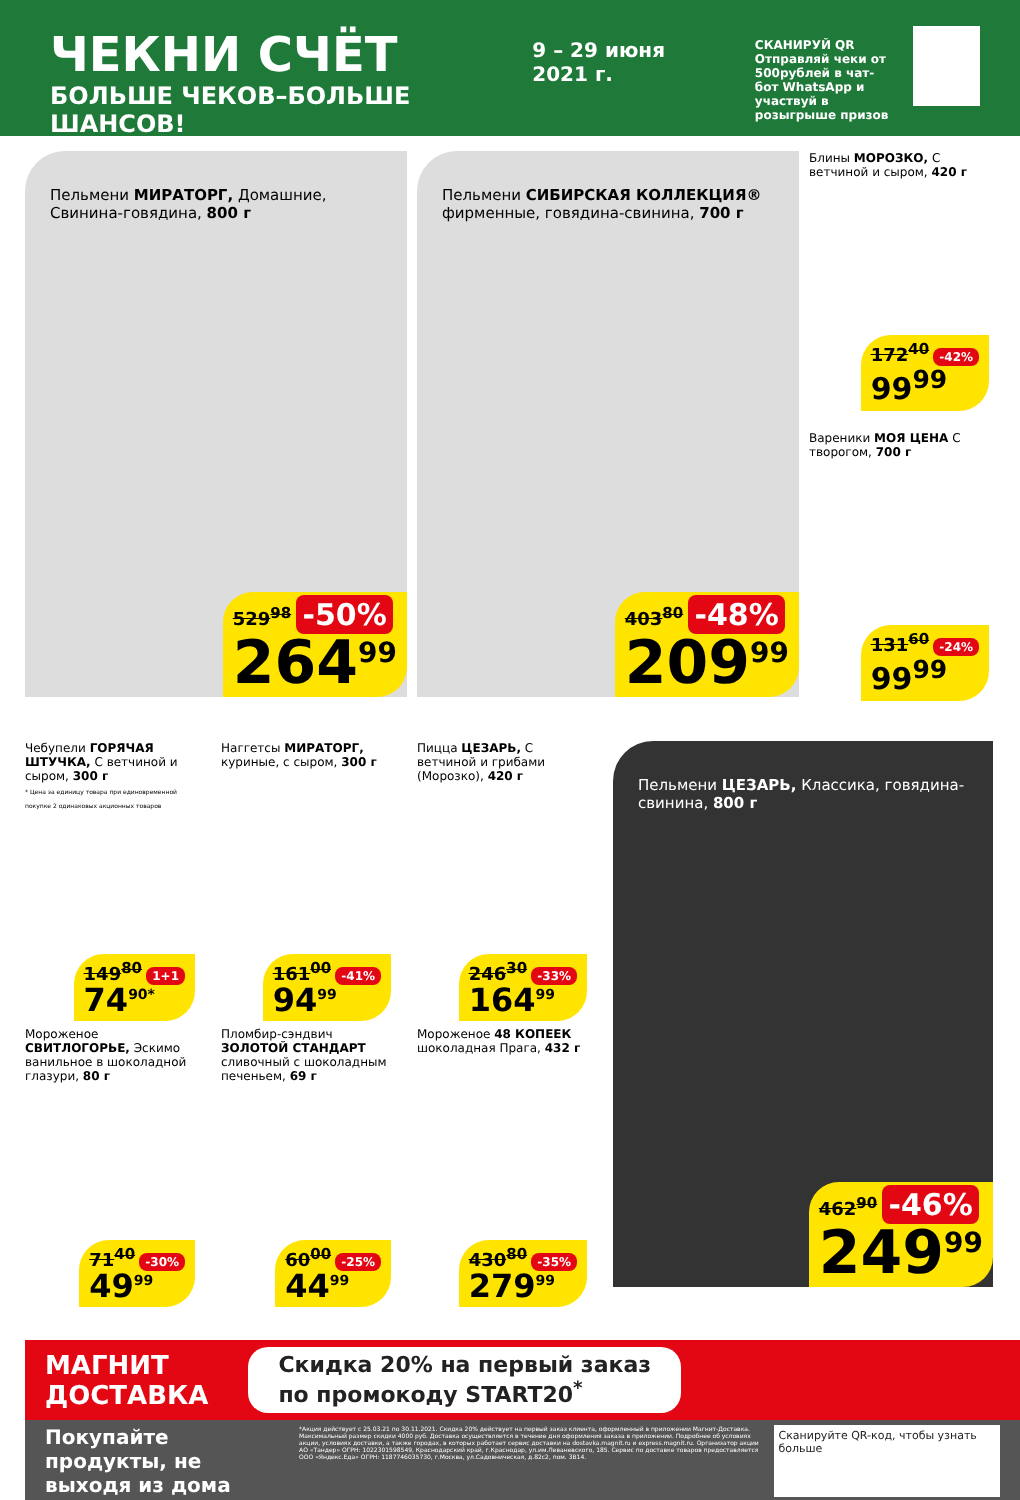ЧЕКНИ СЧЁТ
БОЛЬШЕ ЧЕКОВ–БОЛЬШЕ ШАНСОВ!
9 – 29 июня 2021 г.
СКАНИРУЙ QR
Отправляй чеки от 500рублей в чат-бот WhatsApp и участвуй в розыгрыше призов
Пельмени МИРАТОРГ, Домашние, Свинина-говядина, 800 г
529<sup>98</sup> -50%
264<sup>99</sup>
Пельмени СИБИРСКАЯ КОЛЛЕКЦИЯ® фирменные, говядина-свинина, 700 г
403<sup>80</sup> -48%
209<sup>99</sup>
Блины МОРОЗКО, С ветчиной и сыром, 420 г
172<sup>40</sup> -42%
99<sup>99</sup>
Вареники МОЯ ЦЕНА С творогом, 700 г
131<sup>60</sup> -24%
99<sup>99</sup>
Чебупели ГОРЯЧАЯ ШТУЧКА, С ветчиной и сыром, 300 г
* Цена за единицу товара при единовременной покупке 2 одинаковых акционных товаров
149<sup>80</sup> 1+1
74<sup>90*</sup>
Наггетсы МИРАТОРГ, куриные, с сыром, 300 г
161<sup>00</sup> -41%
94<sup>99</sup>
Пицца ЦЕЗАРЬ, С ветчиной и грибами (Морозко), 420 г
246<sup>30</sup> -33%
164<sup>99</sup>
Пельмени ЦЕЗАРЬ, Классика, говядина-свинина, 800 г
462<sup>90</sup> -46%
249<sup>99</sup>
Мороженое СВИТЛОГОРЬЕ, Эскимо ванильное в шоколадной глазури, 80 г
71<sup>40</sup> -30%
49<sup>99</sup>
Пломбир-сэндвич ЗОЛОТОЙ СТАНДАРТ сливочный с шоколадным печеньем, 69 г
60<sup>00</sup> -25%
44<sup>99</sup>
Мороженое 48 КОПЕЕК шоколадная Прага, 432 г
430<sup>80</sup> -35%
279<sup>99</sup>
МАГНИТ
ДОСТАВКА
Скидка 20% на первый заказ
по промокоду START20<sup>*</sup>
Покупайте продукты, не выходя из дома
*Акция действует с 25.03.21 по 30.11.2021. Скидка 20% действует на первый заказ клиента, оформленный в приложении Магнит-Доставка. Максимальный размер скидки 4000 руб. Доставка осуществляется в течение дня оформления заказа в приложении. Подробнее об условиях акции, условиях доставки, а также городах, в которых работает сервис доставки на dostavka.magnit.ru и express.magnit.ru. Организатор акции АО «Тандер» ОГРН: 1022301598549, Краснодарский край, г.Краснодар, ул.им.Леваневского, 185. Сервис по доставке товаров предоставляется ООО «Яндекс.Еда» ОГРН: 1187746035730, г.Москва, ул.Садовническая, д.82с2, пом. 3В14.
Сканируйте QR-код, чтобы узнать больше